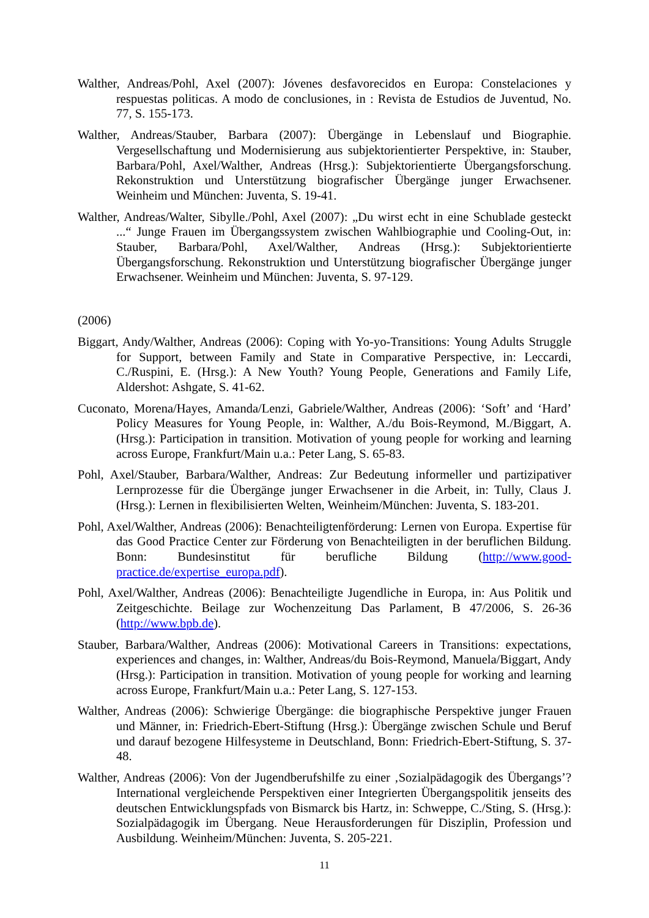Walther, Andreas/Pohl, Axel (2007): Jóvenes desfavorecidos en Europa: Constelaciones y respuestas politicas. A modo de conclusiones, in : Revista de Estudios de Juventud, No. 77, S. 155-173.
Walther, Andreas/Stauber, Barbara (2007): Übergänge in Lebenslauf und Biographie. Vergesellschaftung und Modernisierung aus subjektorientierter Perspektive, in: Stauber, Barbara/Pohl, Axel/Walther, Andreas (Hrsg.): Subjektorientierte Übergangsforschung. Rekonstruktion und Unterstützung biografischer Übergänge junger Erwachsener. Weinheim und München: Juventa, S. 19-41.
Walther, Andreas/Walter, Sibylle./Pohl, Axel (2007): „Du wirst echt in eine Schublade gesteckt ...“ Junge Frauen im Übergangssystem zwischen Wahlbiographie und Cooling-Out, in: Stauber, Barbara/Pohl, Axel/Walther, Andreas (Hrsg.): Subjektorientierte Übergangsforschung. Rekonstruktion und Unterstützung biografischer Übergänge junger Erwachsener. Weinheim und München: Juventa, S. 97-129.
(2006)
Biggart, Andy/Walther, Andreas (2006): Coping with Yo-yo-Transitions: Young Adults Struggle for Support, between Family and State in Comparative Perspective, in: Leccardi, C./Ruspini, E. (Hrsg.): A New Youth? Young People, Generations and Family Life, Aldershot: Ashgate, S. 41-62.
Cuconato, Morena/Hayes, Amanda/Lenzi, Gabriele/Walther, Andreas (2006): ‘Soft’ and ‘Hard’ Policy Measures for Young People, in: Walther, A./du Bois-Reymond, M./Biggart, A. (Hrsg.): Participation in transition. Motivation of young people for working and learning across Europe, Frankfurt/Main u.a.: Peter Lang, S. 65-83.
Pohl, Axel/Stauber, Barbara/Walther, Andreas: Zur Bedeutung informeller und partizipativer Lernprozesse für die Übergänge junger Erwachsener in die Arbeit, in: Tully, Claus J. (Hrsg.): Lernen in flexibilisierten Welten, Weinheim/München: Juventa, S. 183-201.
Pohl, Axel/Walther, Andreas (2006): Benachteiligtenförderung: Lernen von Europa. Expertise für das Good Practice Center zur Förderung von Benachteiligten in der beruflichen Bildung. Bonn: Bundesinstitut für berufliche Bildung (http://www.good-practice.de/expertise_europa.pdf).
Pohl, Axel/Walther, Andreas (2006): Benachteiligte Jugendliche in Europa, in: Aus Politik und Zeitgeschichte. Beilage zur Wochenzeitung Das Parlament, B 47/2006, S. 26-36 (http://www.bpb.de).
Stauber, Barbara/Walther, Andreas (2006): Motivational Careers in Transitions: expectations, experiences and changes, in: Walther, Andreas/du Bois-Reymond, Manuela/Biggart, Andy (Hrsg.): Participation in transition. Motivation of young people for working and learning across Europe, Frankfurt/Main u.a.: Peter Lang, S. 127-153.
Walther, Andreas (2006): Schwierige Übergänge: die biographische Perspektive junger Frauen und Männer, in: Friedrich-Ebert-Stiftung (Hrsg.): Übergänge zwischen Schule und Beruf und darauf bezogene Hilfesysteme in Deutschland, Bonn: Friedrich-Ebert-Stiftung, S. 37-48.
Walther, Andreas (2006): Von der Jugendberufshilfe zu einer ‚Sozialpädagogik des Übergangs’? International vergleichende Perspektiven einer Integrierten Übergangspolitik jenseits des deutschen Entwicklungspfads von Bismarck bis Hartz, in: Schweppe, C./Sting, S. (Hrsg.): Sozialpädagogik im Übergang. Neue Herausforderungen für Disziplin, Profession und Ausbildung. Weinheim/München: Juventa, S. 205-221.
11